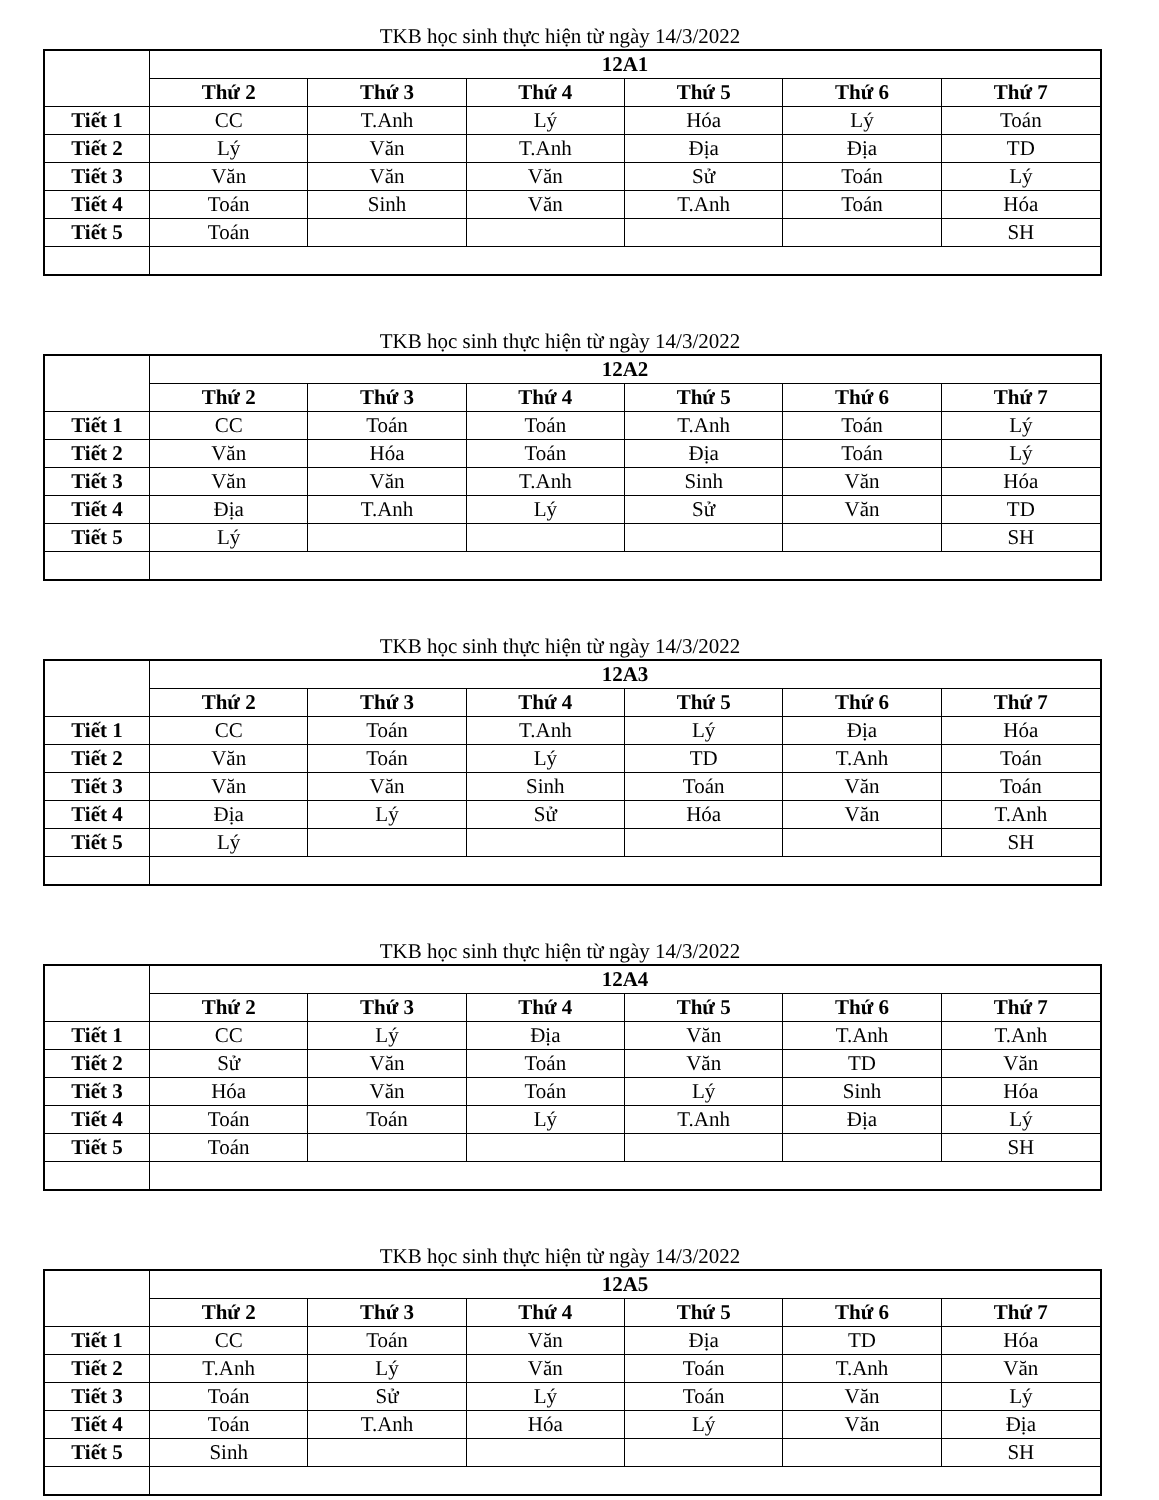TKB học sinh thực hiện từ ngày 14/3/2022
| | 12A1 | | | | | |
| --- | --- | --- | --- | --- | --- | --- |
| | Thứ 2 | Thứ 3 | Thứ 4 | Thứ 5 | Thứ 6 | Thứ 7 |
| Tiết 1 | CC | T.Anh | Lý | Hóa | Lý | Toán |
| Tiết 2 | Lý | Văn | T.Anh | Địa | Địa | TD |
| Tiết 3 | Văn | Văn | Văn | Sử | Toán | Lý |
| Tiết 4 | Toán | Sinh | Văn | T.Anh | Toán | Hóa |
| Tiết 5 | Toán | | | | | SH |
TKB học sinh thực hiện từ ngày 14/3/2022
| | 12A2 | | | | | |
| --- | --- | --- | --- | --- | --- | --- |
| | Thứ 2 | Thứ 3 | Thứ 4 | Thứ 5 | Thứ 6 | Thứ 7 |
| Tiết 1 | CC | Toán | Toán | T.Anh | Toán | Lý |
| Tiết 2 | Văn | Hóa | Toán | Địa | Toán | Lý |
| Tiết 3 | Văn | Văn | T.Anh | Sinh | Văn | Hóa |
| Tiết 4 | Địa | T.Anh | Lý | Sử | Văn | TD |
| Tiết 5 | Lý | | | | | SH |
TKB học sinh thực hiện từ ngày 14/3/2022
| | 12A3 | | | | | |
| --- | --- | --- | --- | --- | --- | --- |
| | Thứ 2 | Thứ 3 | Thứ 4 | Thứ 5 | Thứ 6 | Thứ 7 |
| Tiết 1 | CC | Toán | T.Anh | Lý | Địa | Hóa |
| Tiết 2 | Văn | Toán | Lý | TD | T.Anh | Toán |
| Tiết 3 | Văn | Văn | Sinh | Toán | Văn | Toán |
| Tiết 4 | Địa | Lý | Sử | Hóa | Văn | T.Anh |
| Tiết 5 | Lý | | | | | SH |
TKB học sinh thực hiện từ ngày 14/3/2022
| | 12A4 | | | | | |
| --- | --- | --- | --- | --- | --- | --- |
| | Thứ 2 | Thứ 3 | Thứ 4 | Thứ 5 | Thứ 6 | Thứ 7 |
| Tiết 1 | CC | Lý | Địa | Văn | T.Anh | T.Anh |
| Tiết 2 | Sử | Văn | Toán | Văn | TD | Văn |
| Tiết 3 | Hóa | Văn | Toán | Lý | Sinh | Hóa |
| Tiết 4 | Toán | Toán | Lý | T.Anh | Địa | Lý |
| Tiết 5 | Toán | | | | | SH |
TKB học sinh thực hiện từ ngày 14/3/2022
| | 12A5 | | | | | |
| --- | --- | --- | --- | --- | --- | --- |
| | Thứ 2 | Thứ 3 | Thứ 4 | Thứ 5 | Thứ 6 | Thứ 7 |
| Tiết 1 | CC | Toán | Văn | Địa | TD | Hóa |
| Tiết 2 | T.Anh | Lý | Văn | Toán | T.Anh | Văn |
| Tiết 3 | Toán | Sử | Lý | Toán | Văn | Lý |
| Tiết 4 | Toán | T.Anh | Hóa | Lý | Văn | Địa |
| Tiết 5 | Sinh | | | | | SH |